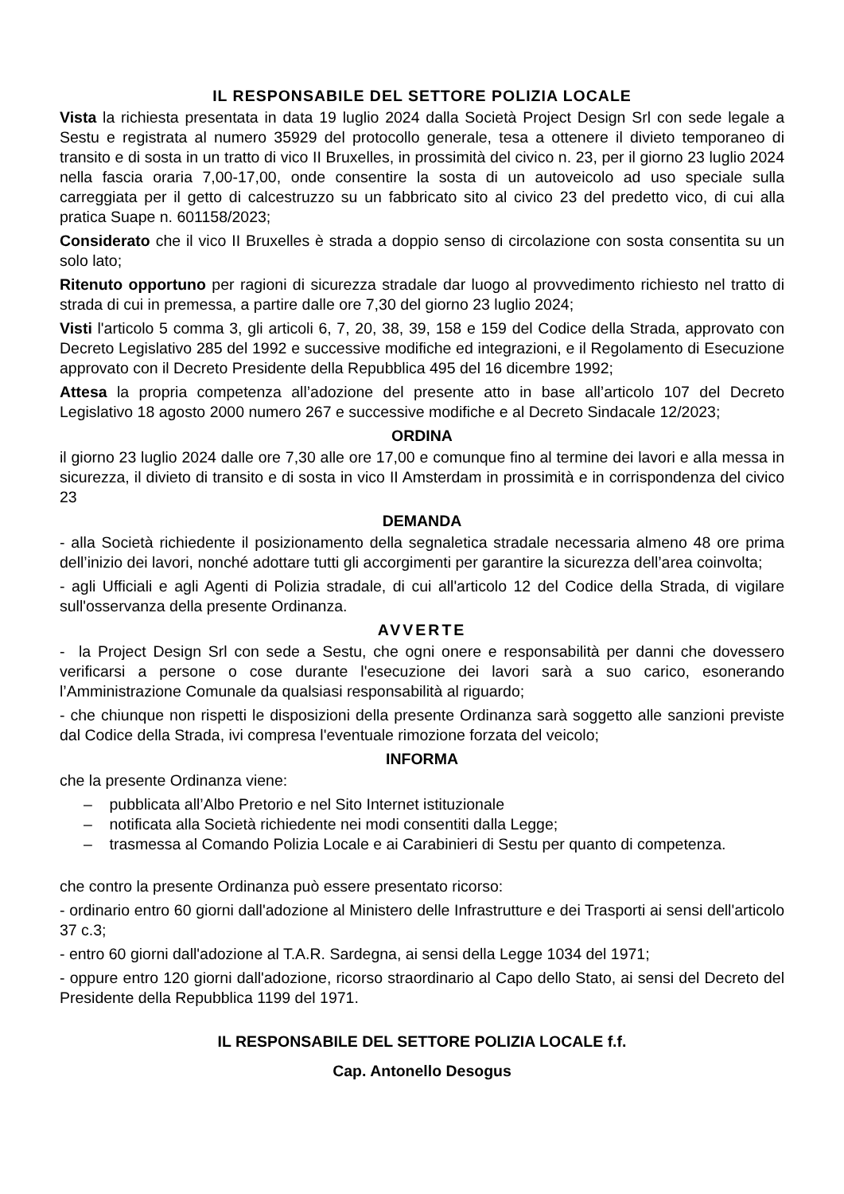IL RESPONSABILE DEL SETTORE POLIZIA LOCALE
Vista la richiesta presentata in data 19 luglio 2024 dalla Società Project Design Srl con sede legale a Sestu e registrata al numero 35929 del protocollo generale, tesa a ottenere il divieto temporaneo di transito e di sosta in un tratto di vico II Bruxelles, in prossimità del civico n. 23, per il giorno 23 luglio 2024 nella fascia oraria 7,00-17,00, onde consentire la sosta di un autoveicolo ad uso speciale sulla carreggiata per il getto di calcestruzzo su un fabbricato sito al civico 23 del predetto vico, di cui alla pratica Suape n. 601158/2023;
Considerato che il vico II Bruxelles è strada a doppio senso di circolazione con sosta consentita su un solo lato;
Ritenuto opportuno per ragioni di sicurezza stradale dar luogo al provvedimento richiesto nel tratto di strada di cui in premessa, a partire dalle ore 7,30 del giorno 23 luglio 2024;
Visti l'articolo 5 comma 3, gli articoli 6, 7, 20, 38, 39, 158 e 159 del Codice della Strada, approvato con Decreto Legislativo 285 del 1992 e successive modifiche ed integrazioni, e il Regolamento di Esecuzione approvato con il Decreto Presidente della Repubblica 495 del 16 dicembre 1992;
Attesa la propria competenza all’adozione del presente atto in base all’articolo 107 del Decreto Legislativo 18 agosto 2000 numero 267 e successive modifiche e al Decreto Sindacale 12/2023;
ORDINA
il giorno 23 luglio 2024 dalle ore 7,30 alle ore 17,00 e comunque fino al termine dei lavori e alla messa in sicurezza, il divieto di transito e di sosta in vico II Amsterdam in prossimità e in corrispondenza del civico 23
DEMANDA
- alla Società richiedente il posizionamento della segnaletica stradale necessaria almeno 48 ore prima dell’inizio dei lavori, nonché adottare tutti gli accorgimenti per garantire la sicurezza dell’area coinvolta;
- agli Ufficiali e agli Agenti di Polizia stradale, di cui all'articolo 12 del Codice della Strada, di vigilare sull'osservanza della presente Ordinanza.
AVVERTE
- la Project Design Srl con sede a Sestu, che ogni onere e responsabilità per danni che dovessero verificarsi a persone o cose durante l'esecuzione dei lavori sarà a suo carico, esonerando l’Amministrazione Comunale da qualsiasi responsabilità al riguardo;
- che chiunque non rispetti le disposizioni della presente Ordinanza sarà soggetto alle sanzioni previste dal Codice della Strada, ivi compresa l'eventuale rimozione forzata del veicolo;
INFORMA
che la presente Ordinanza viene:
– pubblicata all’Albo Pretorio e nel Sito Internet istituzionale
– notificata alla Società richiedente nei modi consentiti dalla Legge;
– trasmessa al Comando Polizia Locale e ai Carabinieri di Sestu per quanto di competenza.
che contro la presente Ordinanza può essere presentato ricorso:
- ordinario entro 60 giorni dall'adozione al Ministero delle Infrastrutture e dei Trasporti ai sensi dell'articolo 37 c.3;
- entro 60 giorni dall'adozione al T.A.R. Sardegna, ai sensi della Legge 1034 del 1971;
- oppure entro 120 giorni dall'adozione, ricorso straordinario al Capo dello Stato, ai sensi del Decreto del Presidente della Repubblica 1199 del 1971.
IL RESPONSABILE DEL SETTORE POLIZIA LOCALE f.f.
Cap. Antonello Desogus